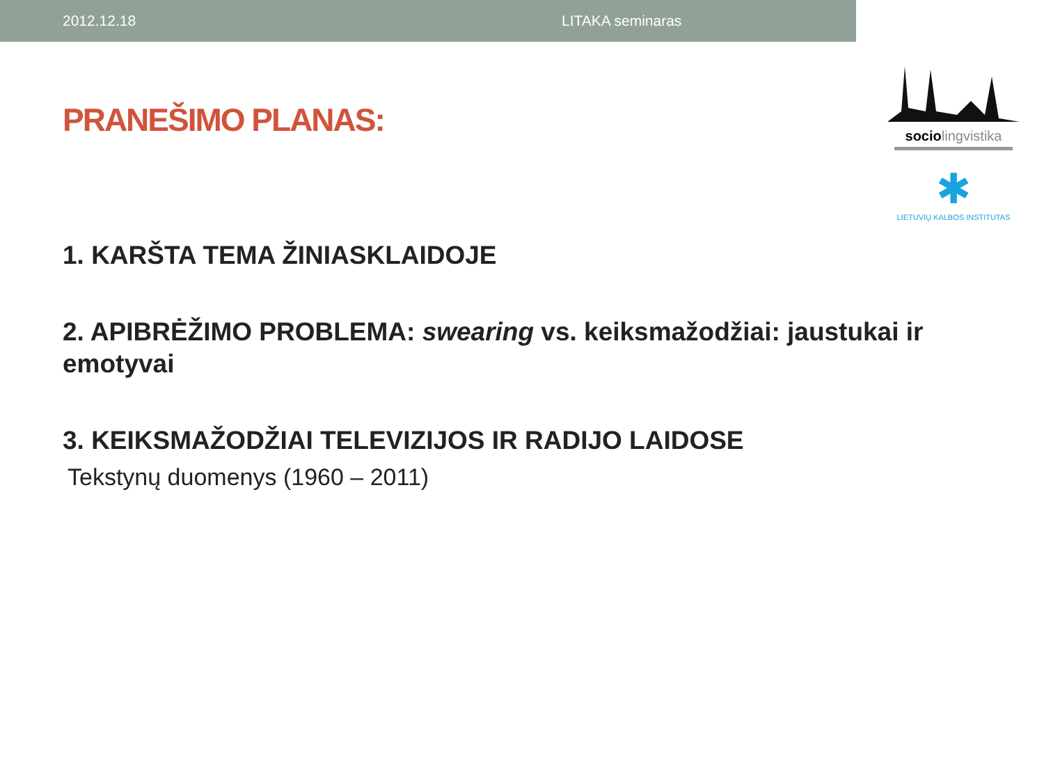2012.12.18 LITAKA seminaras
socio lingvistika
✱
LIETUVIŲ KALBOS INSTITUTAS
PRANEŠIMO PLANAS:
1. KARŠTA TEMA ŽINIASKLAIDOJE
2. APIBRĖŽIMO PROBLEMA: swearing vs. keiksmažodžiai: jaustukai ir emotyvai
3. KEIKSMAŽODŽIAI TELEVIZIJOS IR RADIJO LAIDOSE
Tekstynų duomenys (1960 – 2011)